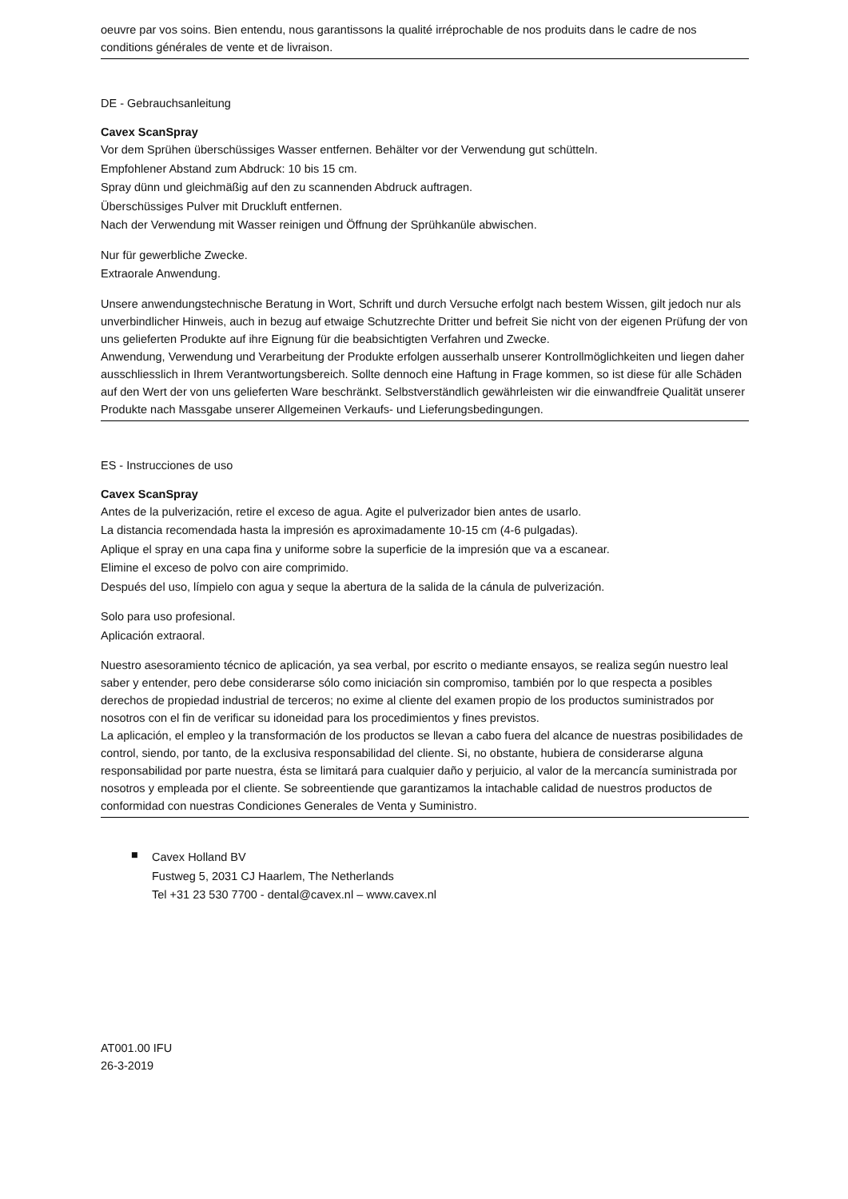oeuvre par vos soins. Bien entendu, nous garantissons la qualité irréprochable de nos produits dans le cadre de nos conditions générales de vente et de livraison.
DE - Gebrauchsanleitung
Cavex ScanSpray
Vor dem Sprühen überschüssiges Wasser entfernen. Behälter vor der Verwendung gut schütteln.
Empfohlener Abstand zum Abdruck: 10 bis 15 cm.
Spray dünn und gleichmäßig auf den zu scannenden Abdruck auftragen.
Überschüssiges Pulver mit Druckluft entfernen.
Nach der Verwendung mit Wasser reinigen und Öffnung der Sprühkanüle abwischen.
Nur für gewerbliche Zwecke.
Extraorale Anwendung.
Unsere anwendungstechnische Beratung in Wort, Schrift und durch Versuche erfolgt nach bestem Wissen, gilt jedoch nur als unverbindlicher Hinweis, auch in bezug auf etwaige Schutzrechte Dritter und befreit Sie nicht von der eigenen Prüfung der von uns gelieferten Produkte auf ihre Eignung für die beabsichtigten Verfahren und Zwecke.
Anwendung, Verwendung und Verarbeitung der Produkte erfolgen ausserhalb unserer Kontrollmöglichkeiten und liegen daher ausschliesslich in Ihrem Verantwortungsbereich. Sollte dennoch eine Haftung in Frage kommen, so ist diese für alle Schäden auf den Wert der von uns gelieferten Ware beschränkt. Selbstverständlich gewährleisten wir die einwandfreie Qualität unserer Produkte nach Massgabe unserer Allgemeinen Verkaufs- und Lieferungsbedingungen.
ES - Instrucciones de uso
Cavex ScanSpray
Antes de la pulverización, retire el exceso de agua. Agite el pulverizador bien antes de usarlo.
La distancia recomendada hasta la impresión es aproximadamente 10-15 cm (4-6 pulgadas).
Aplique el spray en una capa fina y uniforme sobre la superficie de la impresión que va a escanear.
Elimine el exceso de polvo con aire comprimido.
Después del uso, límpielo con agua y seque la abertura de la salida de la cánula de pulverización.
Solo para uso profesional.
Aplicación extraoral.
Nuestro asesoramiento técnico de aplicación, ya sea verbal, por escrito o mediante ensayos, se realiza según nuestro leal saber y entender, pero debe considerarse sólo como iniciación sin compromiso, también por lo que respecta a posibles derechos de propiedad industrial de terceros; no exime al cliente del examen propio de los productos suministrados por nosotros con el fin de verificar su idoneidad para los procedimientos y fines previstos.
La aplicación, el empleo y la transformación de los productos se llevan a cabo fuera del alcance de nuestras posibilidades de control, siendo, por tanto, de la exclusiva responsabilidad del cliente. Si, no obstante, hubiera de considerarse alguna responsabilidad por parte nuestra, ésta se limitará para cualquier daño y perjuicio, al valor de la mercancía suministrada por nosotros y empleada por el cliente. Se sobreentiende que garantizamos la intachable calidad de nuestros productos de conformidad con nuestras Condiciones Generales de Venta y Suministro.
■
Cavex Holland BV
Fustweg 5, 2031 CJ Haarlem, The Netherlands
Tel +31 23 530 7700 - dental@cavex.nl – www.cavex.nl
AT001.00 IFU
26-3-2019